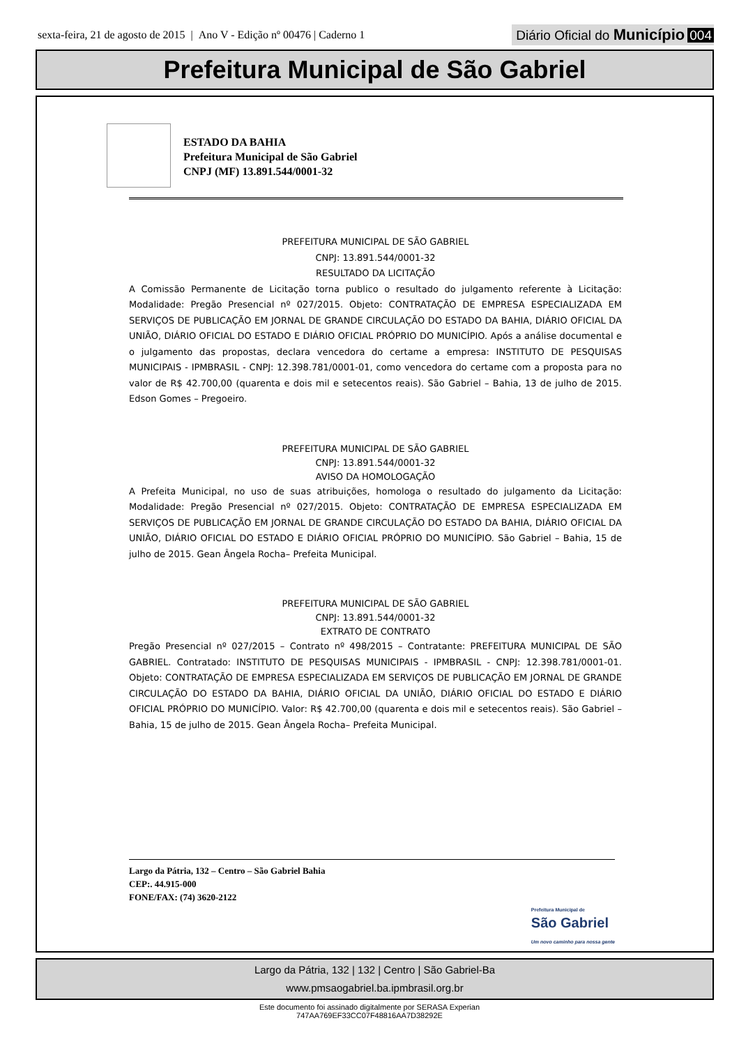sexta-feira, 21 de agosto de 2015 | Ano V - Edição nº 00476 | Caderno 1
Diário Oficial do Município 004
Prefeitura Municipal de São Gabriel
ESTADO DA BAHIA
Prefeitura Municipal de São Gabriel
CNPJ (MF) 13.891.544/0001-32
PREFEITURA MUNICIPAL DE SÃO GABRIEL
CNPJ: 13.891.544/0001-32
RESULTADO DA LICITAÇÃO
A Comissão Permanente de Licitação torna publico o resultado do julgamento referente à Licitação: Modalidade: Pregão Presencial nº 027/2015. Objeto: CONTRATAÇÃO DE EMPRESA ESPECIALIZADA EM SERVIÇOS DE PUBLICAÇÃO EM JORNAL DE GRANDE CIRCULAÇÃO DO ESTADO DA BAHIA, DIÁRIO OFICIAL DA UNIÃO, DIÁRIO OFICIAL DO ESTADO E DIÁRIO OFICIAL PRÓPRIO DO MUNICÍPIO. Após a análise documental e o julgamento das propostas, declara vencedora do certame a empresa: INSTITUTO DE PESQUISAS MUNICIPAIS - IPMBRASIL - CNPJ: 12.398.781/0001-01, como vencedora do certame com a proposta para no valor de R$ 42.700,00 (quarenta e dois mil e setecentos reais). São Gabriel – Bahia, 13 de julho de 2015. Edson Gomes – Pregoeiro.
PREFEITURA MUNICIPAL DE SÃO GABRIEL
CNPJ: 13.891.544/0001-32
AVISO DA HOMOLOGAÇÃO
A Prefeita Municipal, no uso de suas atribuições, homologa o resultado do julgamento da Licitação: Modalidade: Pregão Presencial nº 027/2015. Objeto: CONTRATAÇÃO DE EMPRESA ESPECIALIZADA EM SERVIÇOS DE PUBLICAÇÃO EM JORNAL DE GRANDE CIRCULAÇÃO DO ESTADO DA BAHIA, DIÁRIO OFICIAL DA UNIÃO, DIÁRIO OFICIAL DO ESTADO E DIÁRIO OFICIAL PRÓPRIO DO MUNICÍPIO. São Gabriel – Bahia, 15 de julho de 2015. Gean Ângela Rocha– Prefeita Municipal.
PREFEITURA MUNICIPAL DE SÃO GABRIEL
CNPJ: 13.891.544/0001-32
EXTRATO DE CONTRATO
Pregão Presencial nº 027/2015 – Contrato nº 498/2015 – Contratante: PREFEITURA MUNICIPAL DE SÃO GABRIEL. Contratado: INSTITUTO DE PESQUISAS MUNICIPAIS - IPMBRASIL - CNPJ: 12.398.781/0001-01. Objeto: CONTRATAÇÃO DE EMPRESA ESPECIALIZADA EM SERVIÇOS DE PUBLICAÇÃO EM JORNAL DE GRANDE CIRCULAÇÃO DO ESTADO DA BAHIA, DIÁRIO OFICIAL DA UNIÃO, DIÁRIO OFICIAL DO ESTADO E DIÁRIO OFICIAL PRÓPRIO DO MUNICÍPIO. Valor: R$ 42.700,00 (quarenta e dois mil e setecentos reais). São Gabriel – Bahia, 15 de julho de 2015. Gean Ângela Rocha– Prefeita Municipal.
Largo da Pátria, 132 – Centro – São Gabriel Bahia
CEP:. 44.915-000
FONE/FAX: (74) 3620-2122
Prefeitura Municipal de
São Gabriel
Um novo caminho para nossa gente
Largo da Pátria, 132 | 132 | Centro | São Gabriel-Ba
www.pmsaogabriel.ba.ipmbrasil.org.br
Este documento foi assinado digitalmente por SERASA Experian
747AA769EF33CC07F48816AA7D38292E